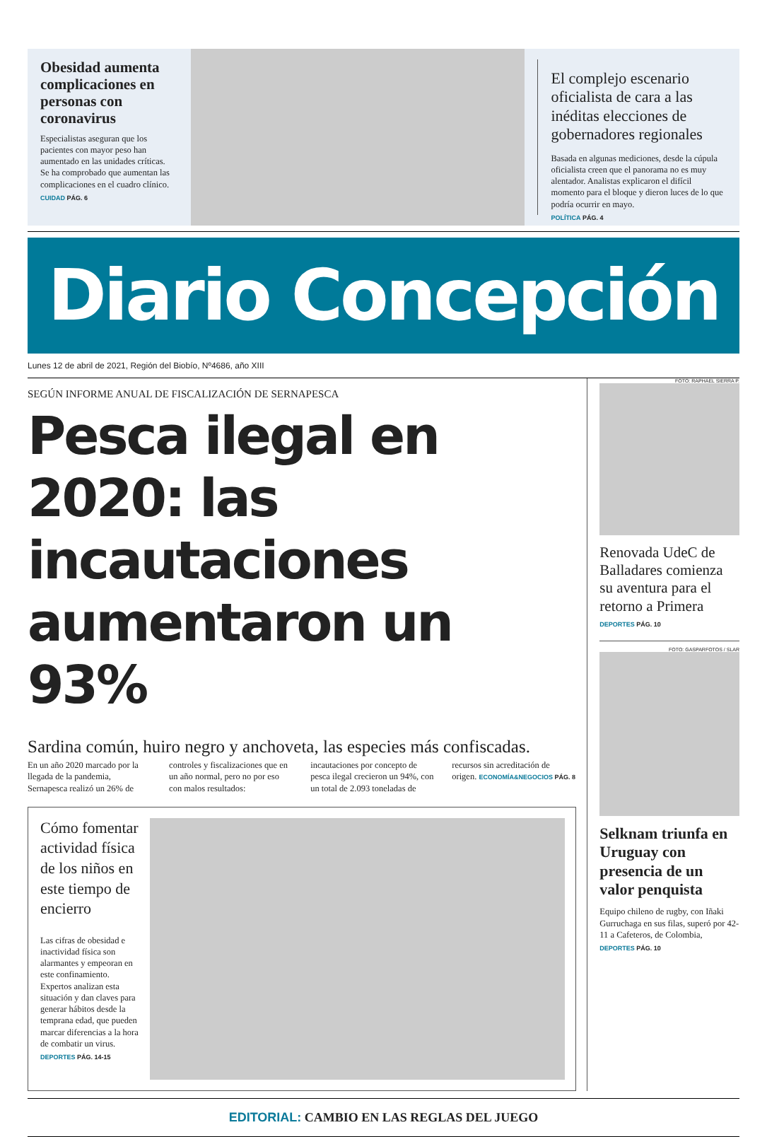Obesidad aumenta complicaciones en personas con coronavirus
Especialistas aseguran que los pacientes con mayor peso han aumentado en las unidades críticas. Se ha comprobado que aumentan las complicaciones en el cuadro clínico.
CUIDAD PÁG. 6
El complejo escenario oficialista de cara a las inéditas elecciones de gobernadores regionales
Basada en algunas mediciones, desde la cúpula oficialista creen que el panorama no es muy alentador. Analistas explicaron el difícil momento para el bloque y dieron luces de lo que podría ocurrir en mayo.
POLÍTICA PÁG. 4
Diario Concepción
Lunes 12 de abril de 2021, Región del Biobío, Nº4686, año XIII
SEGÚN INFORME ANUAL DE FISCALIZACIÓN DE SERNAPESCA
Pesca ilegal en 2020: las incautaciones aumentaron un 93%
Sardina común, huiro negro y anchoveta, las especies más confiscadas.
En un año 2020 marcado por la llegada de la pandemia, Sernapesca realizó un 26% de controles y fiscalizaciones que en un año normal, pero no por eso con malos resultados: incautaciones por concepto de pesca ilegal crecieron un 94%, con un total de 2.093 toneladas de recursos sin acreditación de origen. ECONOMÍA&NEGOCIOS PÁG. 8
Cómo fomentar actividad física de los niños en este tiempo de encierro
Las cifras de obesidad e inactividad física son alarmantes y empeoran en este confinamiento. Expertos analizan esta situación y dan claves para generar hábitos desde la temprana edad, que pueden marcar diferencias a la hora de combatir un virus.
DEPORTES PÁG. 14-15
FOTO: RAPHAEL SIERRA P.
Renovada UdeC de Balladares comienza su aventura para el retorno a Primera
DEPORTES PÁG. 10
FOTO: GASPARFOTOS / SLAR
Selknam triunfa en Uruguay con presencia de un valor penquista
Equipo chileno de rugby, con Iñaki Gurruchaga en sus filas, superó por 42-11 a Cafeteros, de Colombia,
DEPORTES PÁG. 10
EDITORIAL: CAMBIO EN LAS REGLAS DEL JUEGO